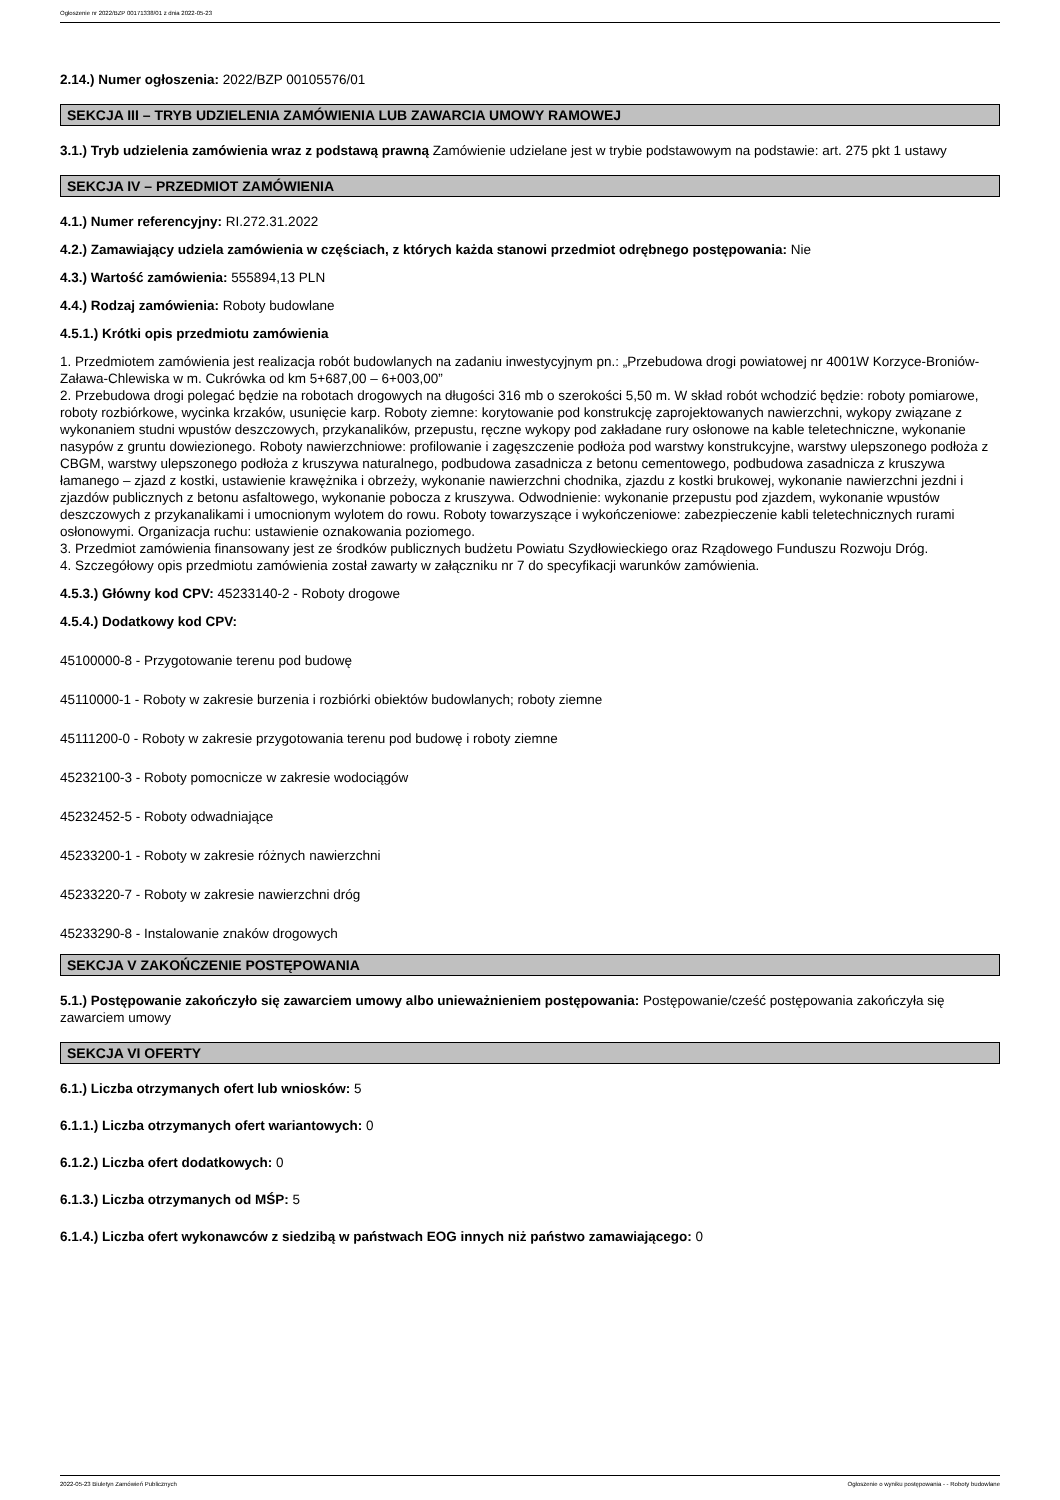Ogłoszenie nr 2022/BZP 00171338/01 z dnia 2022-05-23
2.14.) Numer ogłoszenia: 2022/BZP 00105576/01
SEKCJA III – TRYB UDZIELENIA ZAMÓWIENIA LUB ZAWARCIA UMOWY RAMOWEJ
3.1.) Tryb udzielenia zamówienia wraz z podstawą prawną Zamówienie udzielane jest w trybie podstawowym na podstawie: art. 275 pkt 1 ustawy
SEKCJA IV – PRZEDMIOT ZAMÓWIENIA
4.1.) Numer referencyjny: RI.272.31.2022
4.2.) Zamawiający udziela zamówienia w częściach, z których każda stanowi przedmiot odrębnego postępowania: Nie
4.3.) Wartość zamówienia: 555894,13 PLN
4.4.) Rodzaj zamówienia: Roboty budowlane
4.5.1.) Krótki opis przedmiotu zamówienia
1. Przedmiotem zamówienia jest realizacja robót budowlanych na zadaniu inwestycyjnym pn.: „Przebudowa drogi powiatowej nr 4001W Korzyce-Broniów-Zaława-Chlewiska w m. Cukrówka od km 5+687,00 – 6+003,00”
2. Przebudowa drogi polegać będzie na robotach drogowych na długości 316 mb o szerokości 5,50 m. W skład robót wchodzić będzie: roboty pomiarowe, roboty rozbiórkowe, wycinka krzaków, usunięcie karp. Roboty ziemne: korytowanie pod konstrukcję zaprojektowanych nawierzchni, wykopy związane z wykonaniem studni wpustów deszczowych, przykanalików, przepustu, ręczne wykopy pod zakładane rury osłonowe na kable teletechniczne, wykonanie nasypów z gruntu dowiezionego. Roboty nawierzchniowe: profilowanie i zagęszczenie podłoża pod warstwy konstrukcyjne, warstwy ulepszonego podłoża z CBGM, warstwy ulepszonego podłoża z kruszywa naturalnego, podbudowa zasadnicza z betonu cementowego, podbudowa zasadnicza z kruszywa łamanego – zjazd z kostki, ustawienie krawężnika i obrzeży, wykonanie nawierzchni chodnika, zjazdu z kostki brukowej, wykonanie nawierzchni jezdni i zjazdów publicznych z betonu asfaltowego, wykonanie pobocza z kruszywa. Odwodnienie: wykonanie przepustu pod zjazdem, wykonanie wpustów deszczowych z przykanalikami i umocnionym wylotem do rowu. Roboty towarzyszące i wykończeniowe: zabezpieczenie kabli teletechnicznych rurami osłonowymi. Organizacja ruchu: ustawienie oznakowania poziomego.
3. Przedmiot zamówienia finansowany jest ze środków publicznych budżetu Powiatu Szydłowieckiego oraz Rządowego Funduszu Rozwoju Dróg.
4. Szczegółowy opis przedmiotu zamówienia został zawarty w załączniku nr 7 do specyfikacji warunków zamówienia.
4.5.3.) Główny kod CPV: 45233140-2 - Roboty drogowe
4.5.4.) Dodatkowy kod CPV:
45100000-8 - Przygotowanie terenu pod budowę
45110000-1 - Roboty w zakresie burzenia i rozbiórki obiektów budowlanych; roboty ziemne
45111200-0 - Roboty w zakresie przygotowania terenu pod budowę i roboty ziemne
45232100-3 - Roboty pomocnicze w zakresie wodociągów
45232452-5 - Roboty odwadniające
45233200-1 - Roboty w zakresie różnych nawierzchni
45233220-7 - Roboty w zakresie nawierzchni dróg
45233290-8 - Instalowanie znaków drogowych
SEKCJA V ZAKOŃCZENIE POSTĘPOWANIA
5.1.) Postępowanie zakończyło się zawarciem umowy albo unieważnieniem postępowania: Postępowanie/cześć postępowania zakończyła się zawarciem umowy
SEKCJA VI OFERTY
6.1.) Liczba otrzymanych ofert lub wniosków: 5
6.1.1.) Liczba otrzymanych ofert wariantowych: 0
6.1.2.) Liczba ofert dodatkowych: 0
6.1.3.) Liczba otrzymanych od MŚP: 5
6.1.4.) Liczba ofert wykonawców z siedzibą w państwach EOG innych niż państwo zamawiającego: 0
2022-05-23 Biuletyn Zamówień Publicznych Ogłoszenie o wyniku postępowania - - Roboty budowlane